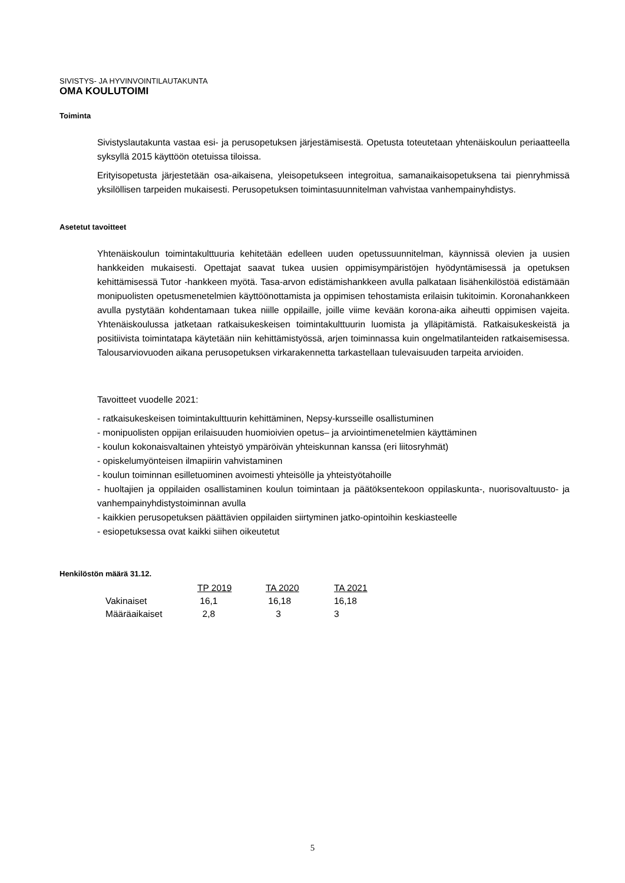SIVISTYS- JA HYVINVOINTILAUTAKUNTA
OMA KOULUTOIMI
Toiminta
Sivistyslautakunta vastaa esi- ja perusopetuksen järjestämisestä. Opetusta toteutetaan yhtenäiskoulun periaatteella syksyllä 2015 käyttöön otetuissa tiloissa.
Erityisopetusta järjestetään osa-aikaisena, yleisopetukseen integroitua, samanaikaisopetuksena tai pienryhmissä yksilöllisen tarpeiden mukaisesti. Perusopetuksen toimintasuunnitelman vahvistaa vanhempainyhdistys.
Asetetut tavoitteet
Yhtenäiskoulun toimintakulttuuria kehitetään edelleen uuden opetussuunnitelman, käynnissä olevien ja uusien hankkeiden mukaisesti. Opettajat saavat tukea uusien oppimisympäristöjen hyödyntämisessä ja opetuksen kehittämisessä Tutor -hankkeen myötä. Tasa-arvon edistämishankkeen avulla palkataan lisähenkilöstöä edistämään monipuolisten opetusmenetelmien käyttöönottamista ja oppimisen tehostamista erilaisin tukitoimin. Koronahankkeen avulla pystytään kohdentamaan tukea niille oppilaille, joille viime kevään korona-aika aiheutti oppimisen vajeita. Yhtenäiskoulussa jatketaan ratkaisukeskeisen toimintakulttuurin luomista ja ylläpitämistä. Ratkaisukeskeistä ja positiivista toimintatapa käytetään niin kehittämistyössä, arjen toiminnassa kuin ongelmatilanteiden ratkaisemisessa. Talousarviovuoden aikana perusopetuksen virkarakennetta tarkastellaan tulevaisuuden tarpeita arvioiden.
Tavoitteet vuodelle 2021:
- ratkaisukeskeisen toimintakulttuurin kehittäminen, Nepsy-kursseille osallistuminen
- monipuolisten oppijan erilaisuuden huomioivien opetus– ja arviointimenetelmien käyttäminen
- koulun kokonaisvaltainen yhteistyö ympäröivän yhteiskunnan kanssa (eri liitosryhmät)
- opiskelumyönteisen ilmapiirin vahvistaminen
- koulun toiminnan esilletuominen avoimesti yhteisölle ja yhteistyötahoille
- huoltajien ja oppilaiden osallistaminen koulun toimintaan ja päätöksentekoon oppilaskunta-, nuorisovaltuusto- ja vanhempainyhdistystoiminnan avulla
- kaikkien perusopetuksen päättävien oppilaiden siirtyminen jatko-opintoihin keskiasteelle
- esiopetuksessa ovat kaikki siihen oikeutetut
Henkilöstön määrä 31.12.
| | TP 2019 | TA 2020 | TA 2021 |
| Vakinaiset | 16,1 | 16,18 | 16,18 |
| Määräaikaiset | 2,8 | 3 | 3 |
5